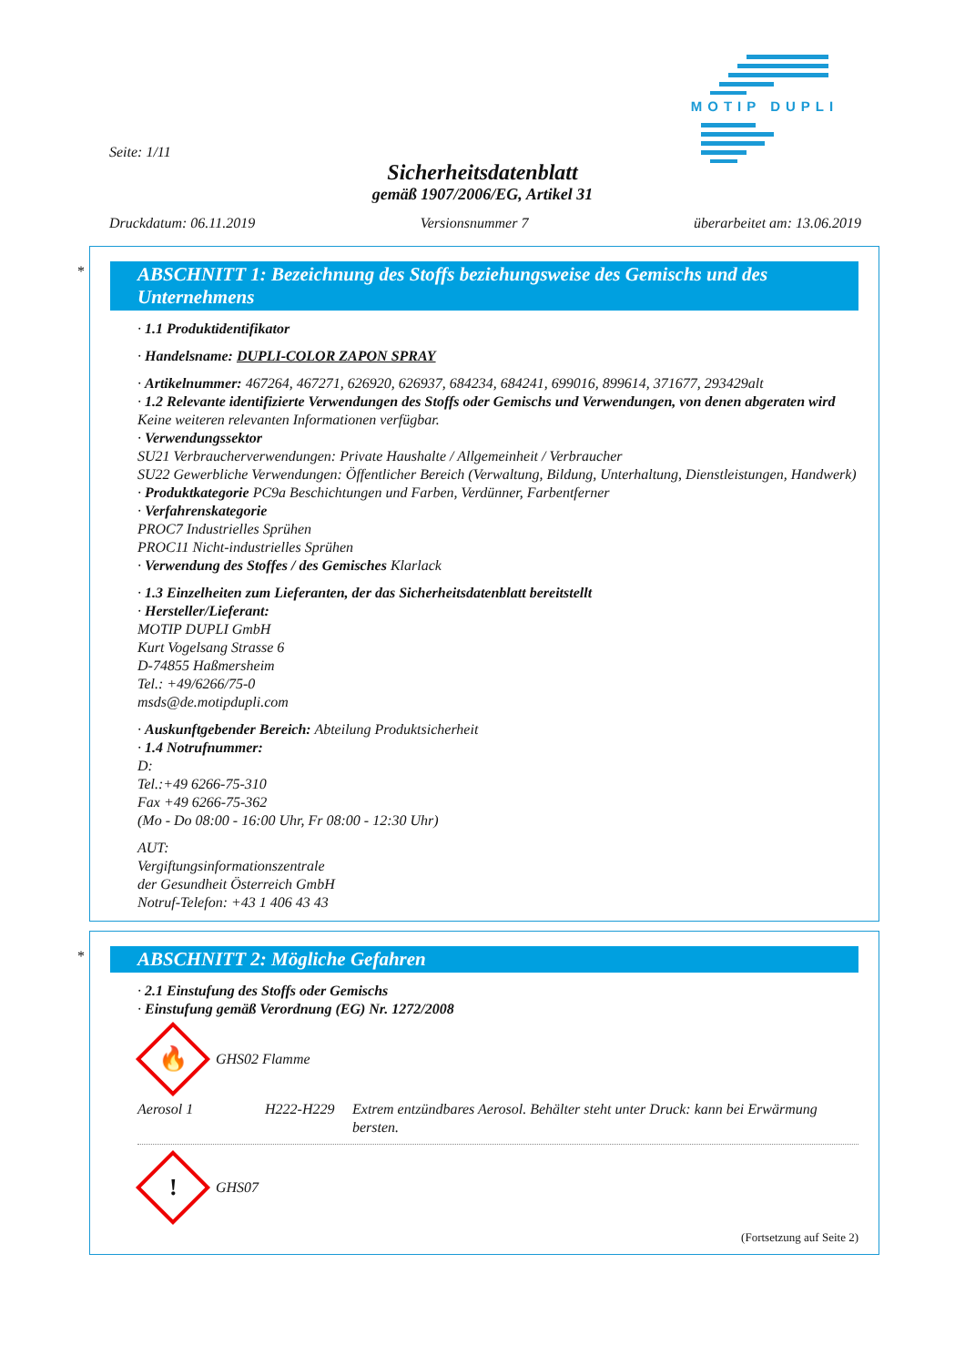MOTIP DUPLI
Seite: 1/11
Sicherheitsdatenblatt
gemäß 1907/2006/EG, Artikel 31
Druckdatum: 06.11.2019 Versionsnummer 7 überarbeitet am: 13.06.2019
*
ABSCHNITT 1: Bezeichnung des Stoffs beziehungsweise des Gemischs und des Unternehmens
· 1.1 Produktidentifikator
· Handelsname: DUPLI-COLOR ZAPON SPRAY
· Artikelnummer: 467264, 467271, 626920, 626937, 684234, 684241, 699016, 899614, 371677, 293429alt
· 1.2 Relevante identifizierte Verwendungen des Stoffs oder Gemischs und Verwendungen, von denen abgeraten wird
Keine weiteren relevanten Informationen verfügbar.
· Verwendungssektor
SU21 Verbraucherverwendungen: Private Haushalte / Allgemeinheit / Verbraucher
SU22 Gewerbliche Verwendungen: Öffentlicher Bereich (Verwaltung, Bildung, Unterhaltung, Dienstleistungen, Handwerk)
· Produktkategorie PC9a Beschichtungen und Farben, Verdünner, Farbentferner
· Verfahrenskategorie
PROC7 Industrielles Sprühen
PROC11 Nicht-industrielles Sprühen
· Verwendung des Stoffes / des Gemisches Klarlack
· 1.3 Einzelheiten zum Lieferanten, der das Sicherheitsdatenblatt bereitstellt
· Hersteller/Lieferant:
MOTIP DUPLI GmbH
Kurt Vogelsang Strasse 6
D-74855 Haßmersheim
Tel.: +49/6266/75-0
msds@de.motipdupli.com
· Auskunftgebender Bereich: Abteilung Produktsicherheit
· 1.4 Notrufnummer:
D:
Tel.:+49 6266-75-310
Fax +49 6266-75-362
(Mo - Do 08:00 - 16:00 Uhr, Fr 08:00 - 12:30 Uhr)
AUT:
Vergiftungsinformationszentrale
der Gesundheit Österreich GmbH
Notruf-Telefon: +43 1 406 43 43
*
ABSCHNITT 2: Mögliche Gefahren
· 2.1 Einstufung des Stoffs oder Gemischs
· Einstufung gemäß Verordnung (EG) Nr. 1272/2008
🔥
GHS02 Flamme
Aerosol 1 H222-H229 Extrem entzündbares Aerosol. Behälter steht unter Druck: kann bei Erwärmung bersten.
!
GHS07
(Fortsetzung auf Seite 2)